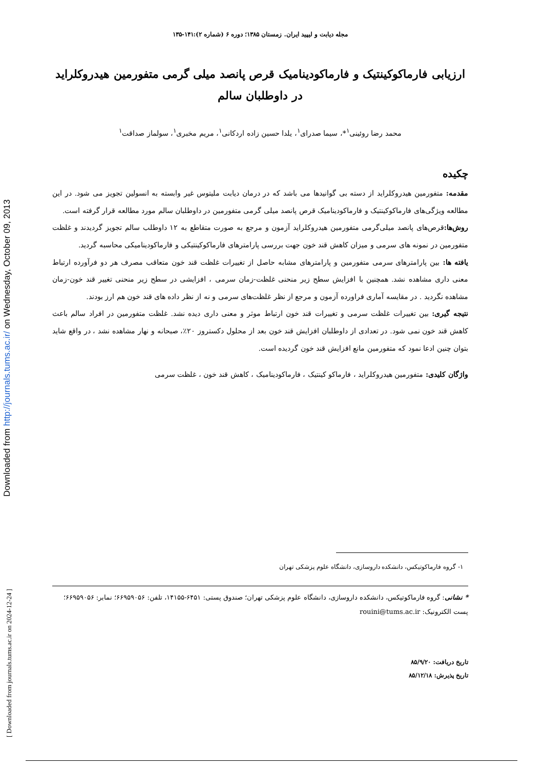Downloaded from http://journals.tums.ac.ir/ on Wednesday, October 09, 2013
[ Downloaded from journals.tums.ac.ir on 2024-12-24 ]
مجله دیابت و لیپید ایران. زمستان ۱۳۸۵؛ دوره ۶ (شماره ۲):۱۴۱-۱۳۵
ارزیابی فارماکوکینتیک و فارماکودینامیک قرص پانصد میلی گرمی متفورمین هیدروکلراید در داوطلبان سالم
محمد رضا روئینی<sup>۱</sup>*، سیما صدرای<sup>۱</sup>، یلدا حسین زاده اردکانی<sup>۱</sup>، مریم مخبری<sup>۱</sup>، سولماز صداقت<sup>۱</sup>
چکیده
مقدمه: متفورمین هیدروکلراید از دسته بی گوانیدها می باشد که در درمان دیابت ملیتوس غیر وابسته به انسولین تجویز می شود. در این مطالعه ویژگی‌های فارماکوکینتیک و فارماکودینامیک قرص پانصد میلی گرمی متفورمین در داوطلبان سالم مورد مطالعه قرار گرفته است.
روش‌ها: قرص‌های پانصد میلی‌گرمی متفورمین هیدروکلراید آزمون و مرجع به صورت متقاطع به ۱۲ داوطلب سالم تجویز گردیدند و غلظت متفورمین در نمونه های سرمی و میزان کاهش قند خون جهت بررسی پارامترهای فارماکوکینتیکی و فارماکودینامیکی محاسبه گردید.
یافته ها: بین پارامترهای سرمی متفورمین و پارامترهای مشابه حاصل از تغییرات غلظت قند خون متعاقب مصرف هر دو فرآورده ارتباط معنی داری مشاهده نشد. همچنین با افزایش سطح زیر منحنی غلظت-زمان سرمی ، افزایشی در سطح زیر منحنی تغییر قند خون-زمان مشاهده نگردید . در مقایسه آماری فراورده آزمون و مرجع از نظر غلظت‌های سرمی و نه از نظر داده های قند خون هم ارز بودند.
نتیجه گیری: بین تغییرات غلظت سرمی و تغییرات قند خون ارتباط موثر و معنی داری دیده نشد. غلظت متفورمین در افراد سالم باعث کاهش قند خون نمی شود. در تعدادی از داوطلبان افزایش قند خون بعد از محلول دکستروز ۲۰٪، صبحانه و نهار مشاهده نشد ، در واقع شاید بتوان چنین ادعا نمود که متفورمین مانع افزایش قند خون گردیده است.
واژگان کلیدی: متفورمین هیدروکلراید ، فارماکو کینتیک ، فارماکودینامیک ، کاهش قند خون ، غلظت سرمی
۱- گروه فارماکوتیکس، دانشکده داروسازی، دانشگاه علوم پزشکی تهران
* نشانی: گروه فارماکوتیکس، دانشکده داروسازی، دانشگاه علوم پزشکی تهران؛ صندوق پستی: ۶۴۵۱-۱۴۱۵۵، تلفن: ۶۶۹۵۹۰۵۶؛ نمابر: ۶۶۹۵۹۰۵۶؛ پست الکترونیک: rouini@tums.ac.ir
تاریخ دریافت: ۸۵/۹/۲۰
تاریخ پذیرش: ۸۵/۱۲/۱۸